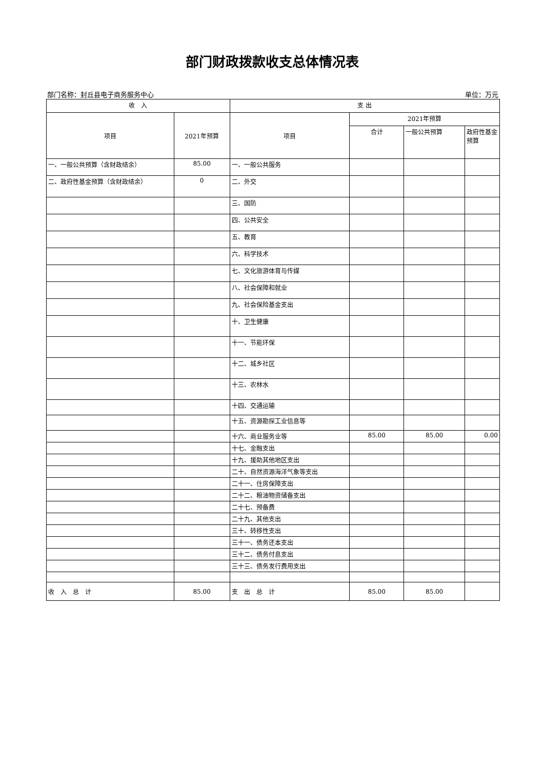部门财政拨款收支总体情况表
部门名称：封丘县电子商务服务中心 单位：万元
| 收 入 | | 支 出 | | | |
| --- | --- | --- | --- | --- | --- |
| 项目 | 2021年预算 | 项目 | 2021年预算 | | |
| | | | 合计 | 一般公共预算 | 政府性基金预算 |
| 一、一般公共预算（含财政结余） | 85.00 | 一、一般公共服务 | | | |
| 二、政府性基金预算（含财政结余） | 0 | 二、外交 | | | |
| | | 三、国防 | | | |
| | | 四、公共安全 | | | |
| | | 五、教育 | | | |
| | | 六、科学技术 | | | |
| | | 七、文化旅游体育与传媒 | | | |
| | | 八、社会保障和就业 | | | |
| | | 九、社会保险基金支出 | | | |
| | | 十、卫生健康 | | | |
| | | 十一、节能环保 | | | |
| | | 十二、城乡社区 | | | |
| | | 十三、农林水 | | | |
| | | 十四、交通运输 | | | |
| | | 十五、资源勘探工业信息等 | | | |
| | | 十六、商业服务业等 | 85.00 | 85.00 | 0.00 |
| | | 十七、金融支出 | | | |
| | | 十九、援助其他地区支出 | | | |
| | | 二十、自然资源海洋气象等支出 | | | |
| | | 二十一、住房保障支出 | | | |
| | | 二十二、粮油物资储备支出 | | | |
| | | 二十七、预备费 | | | |
| | | 二十九、其他支出 | | | |
| | | 三十、转移性支出 | | | |
| | | 三十一、债务还本支出 | | | |
| | | 三十二、债务付息支出 | | | |
| | | 三十三、债务发行费用支出 | | | |
| 收 入 总 计 | 85.00 | 支 出 总 计 | 85.00 | 85.00 | |